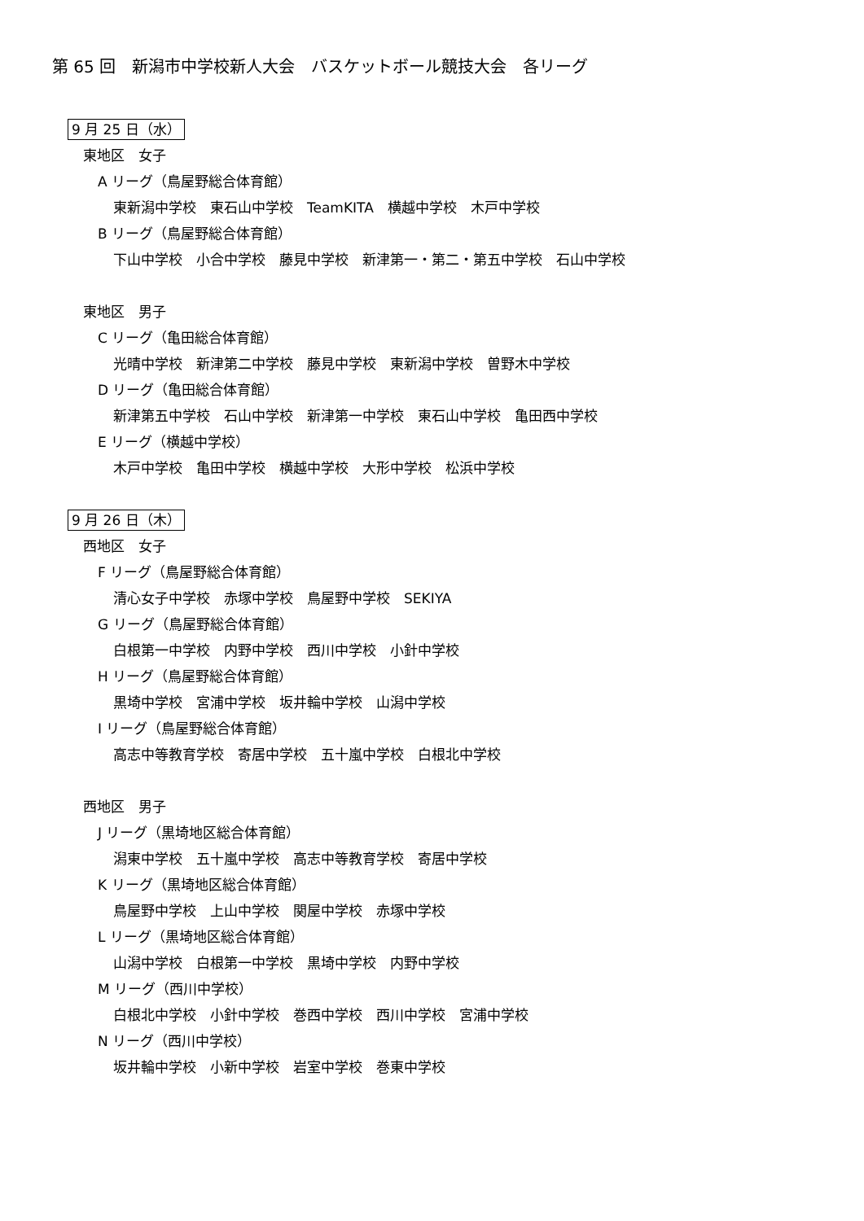第 65 回　新潟市中学校新人大会　バスケットボール競技大会　各リーグ
9 月 25 日（水）
東地区　女子
A リーグ（鳥屋野総合体育館）
東新潟中学校　東石山中学校　TeamKITA　横越中学校　木戸中学校
B リーグ（鳥屋野総合体育館）
下山中学校　小合中学校　藤見中学校　新津第一・第二・第五中学校　石山中学校
東地区　男子
C リーグ（亀田総合体育館）
光晴中学校　新津第二中学校　藤見中学校　東新潟中学校　曽野木中学校
D リーグ（亀田総合体育館）
新津第五中学校　石山中学校　新津第一中学校　東石山中学校　亀田西中学校
E リーグ（横越中学校）
木戸中学校　亀田中学校　横越中学校　大形中学校　松浜中学校
9 月 26 日（木）
西地区　女子
F リーグ（鳥屋野総合体育館）
清心女子中学校　赤塚中学校　鳥屋野中学校　SEKIYA
G リーグ（鳥屋野総合体育館）
白根第一中学校　内野中学校　西川中学校　小針中学校
H リーグ（鳥屋野総合体育館）
黒埼中学校　宮浦中学校　坂井輪中学校　山潟中学校
I リーグ（鳥屋野総合体育館）
高志中等教育学校　寄居中学校　五十嵐中学校　白根北中学校
西地区　男子
J リーグ（黒埼地区総合体育館）
潟東中学校　五十嵐中学校　高志中等教育学校　寄居中学校
K リーグ（黒埼地区総合体育館）
鳥屋野中学校　上山中学校　関屋中学校　赤塚中学校
L リーグ（黒埼地区総合体育館）
山潟中学校　白根第一中学校　黒埼中学校　内野中学校
M リーグ（西川中学校）
白根北中学校　小針中学校　巻西中学校　西川中学校　宮浦中学校
N リーグ（西川中学校）
坂井輪中学校　小新中学校　岩室中学校　巻東中学校